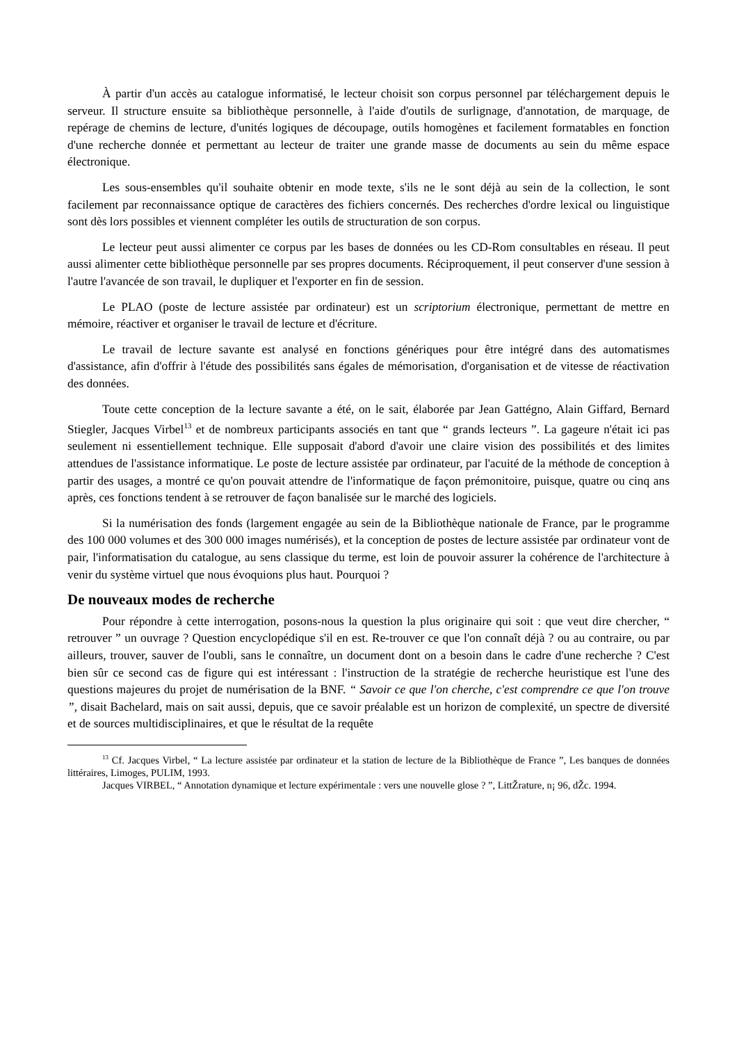À partir d'un accès au catalogue informatisé, le lecteur choisit son corpus personnel par téléchargement depuis le serveur. Il structure ensuite sa bibliothèque personnelle, à l'aide d'outils de surlignage, d'annotation, de marquage, de repérage de chemins de lecture, d'unités logiques de découpage, outils homogènes et facilement formatables en fonction d'une recherche donnée et permettant au lecteur de traiter une grande masse de documents au sein du même espace électronique.
Les sous-ensembles qu'il souhaite obtenir en mode texte, s'ils ne le sont déjà au sein de la collection, le sont facilement par reconnaissance optique de caractères des fichiers concernés. Des recherches d'ordre lexical ou linguistique sont dès lors possibles et viennent compléter les outils de structuration de son corpus.
Le lecteur peut aussi alimenter ce corpus par les bases de données ou les CD-Rom consultables en réseau. Il peut aussi alimenter cette bibliothèque personnelle par ses propres documents. Réciproquement, il peut conserver d'une session à l'autre l'avancée de son travail, le dupliquer et l'exporter en fin de session.
Le PLAO (poste de lecture assistée par ordinateur) est un scriptorium électronique, permettant de mettre en mémoire, réactiver et organiser le travail de lecture et d'écriture.
Le travail de lecture savante est analysé en fonctions génériques pour être intégré dans des automatismes d'assistance, afin d'offrir à l'étude des possibilités sans égales de mémorisation, d'organisation et de vitesse de réactivation des données.
Toute cette conception de la lecture savante a été, on le sait, élaborée par Jean Gattégno, Alain Giffard, Bernard Stiegler, Jacques Virbel<sup>13</sup> et de nombreux participants associés en tant que “ grands lecteurs ”. La gageure n'était ici pas seulement ni essentiellement technique. Elle supposait d'abord d'avoir une claire vision des possibilités et des limites attendues de l'assistance informatique. Le poste de lecture assistée par ordinateur, par l'acuité de la méthode de conception à partir des usages, a montré ce qu'on pouvait attendre de l'informatique de façon prémonitoire, puisque, quatre ou cinq ans après, ces fonctions tendent à se retrouver de façon banalisée sur le marché des logiciels.
Si la numérisation des fonds (largement engagée au sein de la Bibliothèque nationale de France, par le programme des 100 000 volumes et des 300 000 images numérisés), et la conception de postes de lecture assistée par ordinateur vont de pair, l'informatisation du catalogue, au sens classique du terme, est loin de pouvoir assurer la cohérence de l'architecture à venir du système virtuel que nous évoquions plus haut. Pourquoi ?
De nouveaux modes de recherche
Pour répondre à cette interrogation, posons-nous la question la plus originaire qui soit : que veut dire chercher, “ retrouver ” un ouvrage ? Question encyclopédique s'il en est. Re-trouver ce que l'on connaît déjà ? ou au contraire, ou par ailleurs, trouver, sauver de l'oubli, sans le connaître, un document dont on a besoin dans le cadre d'une recherche ? C'est bien sûr ce second cas de figure qui est intéressant : l'instruction de la stratégie de recherche heuristique est l'une des questions majeures du projet de numérisation de la BNF. “ Savoir ce que l'on cherche, c'est comprendre ce que l'on trouve ”, disait Bachelard, mais on sait aussi, depuis, que ce savoir préalable est un horizon de complexité, un spectre de diversité et de sources multidisciplinaires, et que le résultat de la requête
<sup>13</sup> Cf. Jacques Virbel, “ La lecture assistée par ordinateur et la station de lecture de la Bibliothèque de France ”, Les banques de données littéraires, Limoges, PULIM, 1993.
Jacques VIRBEL, “ Annotation dynamique et lecture expérimentale : vers une nouvelle glose ? ”, LittŽrature, n¡ 96, dŽc. 1994.